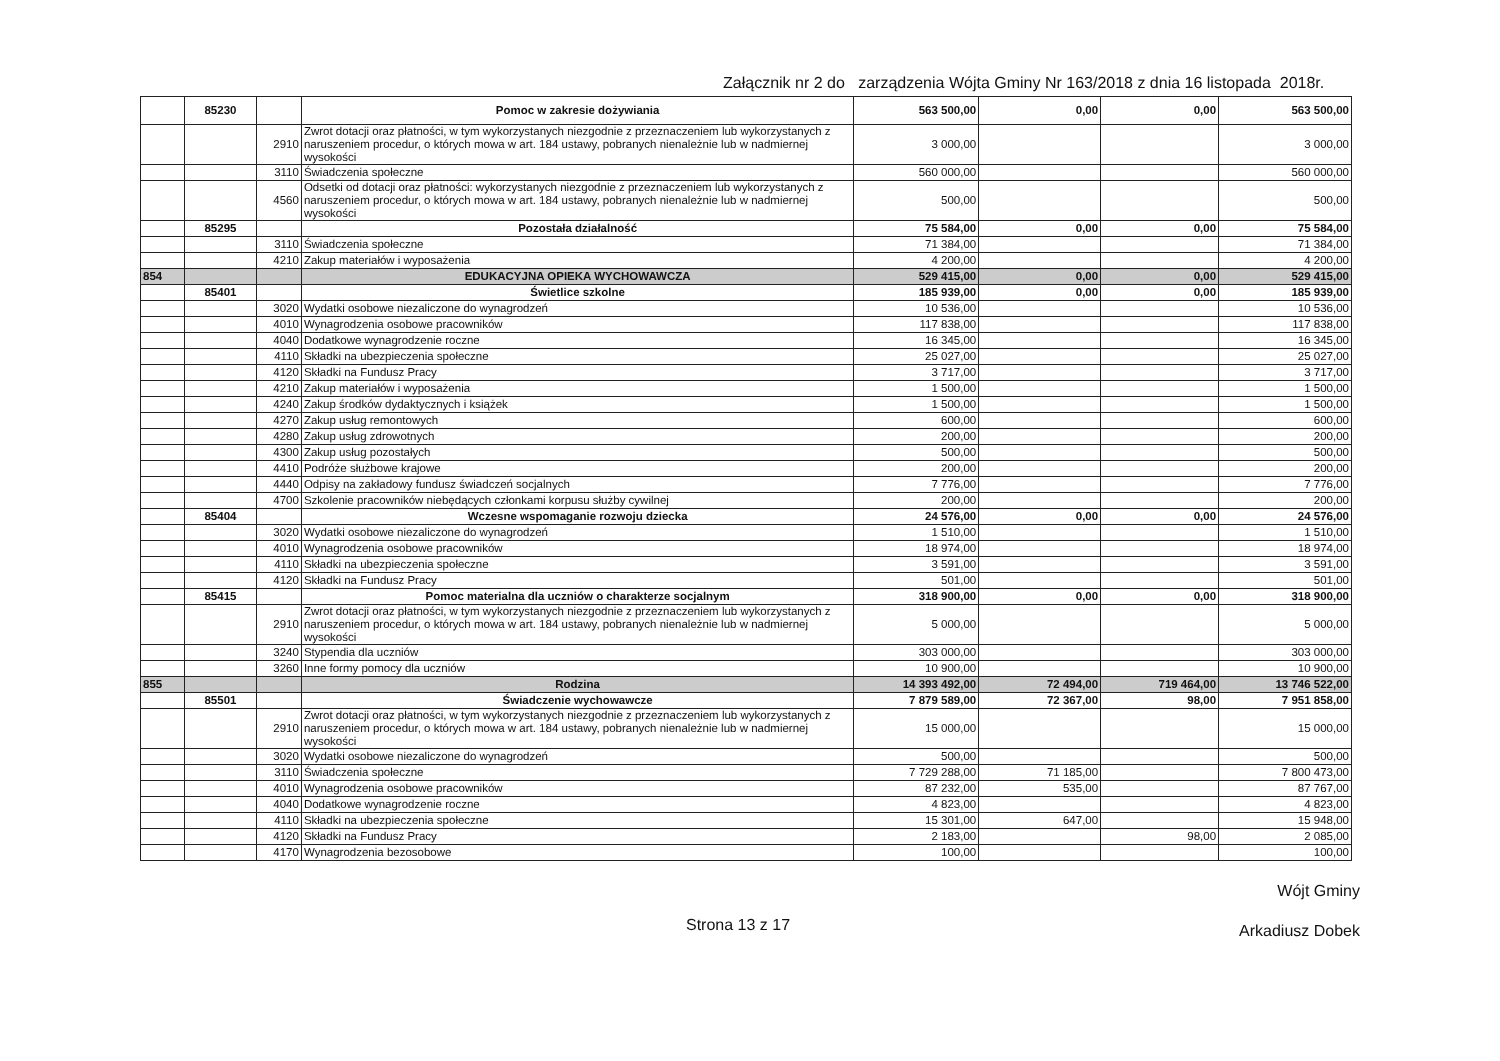Załącznik nr 2 do zarządzenia Wójta Gminy Nr 163/2018 z dnia 16 listopada 2018r.
| | 85230 | | Pomoc w zakresie dożywiania | 563 500,00 | 0,00 | 0,00 | 563 500,00 |
| | | 2910 | Zwrot dotacji oraz płatności, w tym wykorzystanych niezgodnie z przeznaczeniem lub wykorzystanych z naruszeniem procedur, o których mowa w art. 184 ustawy, pobranych nienależnie lub w nadmiernej wysokości | 3 000,00 | | | 3 000,00 |
| | | 3110 | Świadczenia społeczne | 560 000,00 | | | 560 000,00 |
| | | 4560 | Odsetki od dotacji oraz płatności: wykorzystanych niezgodnie z przeznaczeniem lub wykorzystanych z naruszeniem procedur, o których mowa w art. 184 ustawy, pobranych nienależnie lub w nadmiernej wysokości | 500,00 | | | 500,00 |
| | 85295 | | Pozostała działalność | 75 584,00 | 0,00 | 0,00 | 75 584,00 |
| | | 3110 | Świadczenia społeczne | 71 384,00 | | | 71 384,00 |
| | | 4210 | Zakup materiałów i wyposażenia | 4 200,00 | | | 4 200,00 |
| 854 | | | EDUKACYJNA OPIEKA WYCHOWAWCZA | 529 415,00 | 0,00 | 0,00 | 529 415,00 |
| | 85401 | | Świetlice szkolne | 185 939,00 | 0,00 | 0,00 | 185 939,00 |
| | | 3020 | Wydatki osobowe niezaliczone do wynagrodzeń | 10 536,00 | | | 10 536,00 |
| | | 4010 | Wynagrodzenia osobowe pracowników | 117 838,00 | | | 117 838,00 |
| | | 4040 | Dodatkowe wynagrodzenie roczne | 16 345,00 | | | 16 345,00 |
| | | 4110 | Składki na ubezpieczenia społeczne | 25 027,00 | | | 25 027,00 |
| | | 4120 | Składki na Fundusz Pracy | 3 717,00 | | | 3 717,00 |
| | | 4210 | Zakup materiałów i wyposażenia | 1 500,00 | | | 1 500,00 |
| | | 4240 | Zakup środków dydaktycznych i książek | 1 500,00 | | | 1 500,00 |
| | | 4270 | Zakup usług remontowych | 600,00 | | | 600,00 |
| | | 4280 | Zakup usług zdrowotnych | 200,00 | | | 200,00 |
| | | 4300 | Zakup usług pozostałych | 500,00 | | | 500,00 |
| | | 4410 | Podróże służbowe krajowe | 200,00 | | | 200,00 |
| | | 4440 | Odpisy na zakładowy fundusz świadczeń socjalnych | 7 776,00 | | | 7 776,00 |
| | | 4700 | Szkolenie pracowników niebędących członkami korpusu służby cywilnej | 200,00 | | | 200,00 |
| | 85404 | | Wczesne wspomaganie rozwoju dziecka | 24 576,00 | 0,00 | 0,00 | 24 576,00 |
| | | 3020 | Wydatki osobowe niezaliczone do wynagrodzeń | 1 510,00 | | | 1 510,00 |
| | | 4010 | Wynagrodzenia osobowe pracowników | 18 974,00 | | | 18 974,00 |
| | | 4110 | Składki na ubezpieczenia społeczne | 3 591,00 | | | 3 591,00 |
| | | 4120 | Składki na Fundusz Pracy | 501,00 | | | 501,00 |
| | 85415 | | Pomoc materialna dla uczniów o charakterze socjalnym | 318 900,00 | 0,00 | 0,00 | 318 900,00 |
| | | 2910 | Zwrot dotacji oraz płatności, w tym wykorzystanych niezgodnie z przeznaczeniem lub wykorzystanych z naruszeniem procedur, o których mowa w art. 184 ustawy, pobranych nienależnie lub w nadmiernej wysokości | 5 000,00 | | | 5 000,00 |
| | | 3240 | Stypendia dla uczniów | 303 000,00 | | | 303 000,00 |
| | | 3260 | Inne formy pomocy dla uczniów | 10 900,00 | | | 10 900,00 |
| 855 | | | Rodzina | 14 393 492,00 | 72 494,00 | 719 464,00 | 13 746 522,00 |
| | 85501 | | Świadczenie wychowawcze | 7 879 589,00 | 72 367,00 | 98,00 | 7 951 858,00 |
| | | 2910 | Zwrot dotacji oraz płatności, w tym wykorzystanych niezgodnie z przeznaczeniem lub wykorzystanych z naruszeniem procedur, o których mowa w art. 184 ustawy, pobranych nienależnie lub w nadmiernej wysokości | 15 000,00 | | | 15 000,00 |
| | | 3020 | Wydatki osobowe niezaliczone do wynagrodzeń | 500,00 | | | 500,00 |
| | | 3110 | Świadczenia społeczne | 7 729 288,00 | 71 185,00 | | 7 800 473,00 |
| | | 4010 | Wynagrodzenia osobowe pracowników | 87 232,00 | 535,00 | | 87 767,00 |
| | | 4040 | Dodatkowe wynagrodzenie roczne | 4 823,00 | | | 4 823,00 |
| | | 4110 | Składki na ubezpieczenia społeczne | 15 301,00 | 647,00 | | 15 948,00 |
| | | 4120 | Składki na Fundusz Pracy | 2 183,00 | | 98,00 | 2 085,00 |
| | | 4170 | Wynagrodzenia bezosobowe | 100,00 | | | 100,00 |
Strona 13 z 17
Wójt Gminy
Arkadiusz Dobek